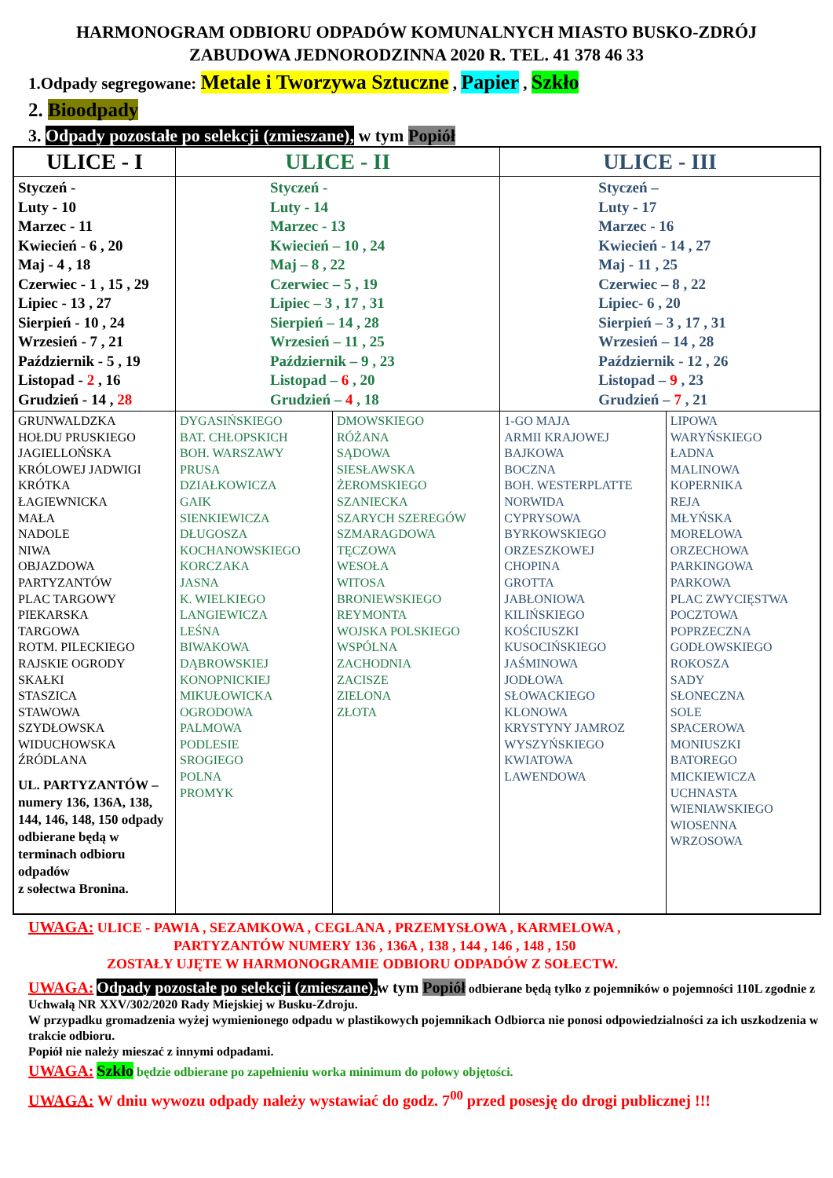HARMONOGRAM ODBIORU ODPADÓW KOMUNALNYCH MIASTO BUSKO-ZDRÓJ
ZABUDOWA JEDNORODZINNA 2020 R. TEL. 41 378 46 33
1.Odpady segregowane: Metale i Tworzywa Sztuczne , Papier , Szkło
2. Bioodpady
3. Odpady pozostałe po selekcji (zmieszane), w tym Popiół
| ULICE - I | ULICE - II | | ULICE - III | |
| --- | --- | --- | --- | --- |
| Styczeń - Luty - 10 Marzec - 11 Kwiecień - 6 , 20 Maj - 4 , 18 Czerwiec - 1 , 15 , 29 Lipiec - 13 , 27 Sierpień - 10 , 24 Wrzesień - 7 , 21 Październik - 5 , 19 Listopad - 2 , 16 Grudzień - 14 , 28 | Styczeń - Luty - 14 Marzec - 13 Kwiecień – 10 , 24 Maj – 8 , 22 Czerwiec – 5 , 19 Lipiec – 3 , 17 , 31 Sierpień – 14 , 28 Wrzesień – 11 , 25 Październik – 9 , 23 Listopad – 6 , 20 Grudzień – 4 , 18 | | Styczeń – Luty - 17 Marzec - 16 Kwiecień - 14 , 27 Maj - 11 , 25 Czerwiec – 8 , 22 Lipiec- 6 , 20 Sierpień – 3 , 17 , 31 Wrzesień – 14 , 28 Październik - 12 , 26 Listopad – 9 , 23 Grudzień – 7 , 21 | |
| GRUNWALDZKA HOŁDU PRUSKIEGO JAGIELLOŃSKA KRÓLOWEJ JADWIGI KRÓTKA ŁAGIEWNICKA MAŁA NADOLE NIWA OBJAZDOWA PARTYZANTÓW PLAC TARGOWY PIEKARSKA TARGOWA ROTM. PILECKIEGO RAJSKIE OGRODY SKAŁKI STASZICA STAWOWA SZYDŁOWSKA WIDUCHOWSKA ŹRÓDLANA UL. PARTYZANTÓW – numery 136, 136A, 138, 144, 146, 148, 150 odpady odbierane będą w terminach odbioru odpadów z sołectwa Bronina. | DYGASIŃSKIEGO BAT. CHŁOPSKICH BOH. WARSZAWY PRUSA DZIAŁKOWICZA GAIK SIENKIEWICZA DŁUGOSZA KOCHANOWSKIEGO KORCZAKA JASNA K. WIELKIEGO LANGIEWICZA LEŚNA BIWAKOWA DĄBROWSKIEJ KONOPNICKIEJ MIKUŁOWICKA OGRODOWA PALMOWA PODLESIE SROGIEGO POLNA PROMYK | DMOWSKIEGO RÓŻANA SĄDOWA SIESŁAWSKA ŻEROMSKIEGO SZANIECKA SZARYCH SZEREGÓW SZMARAGDOWA TĘCZOWA WESOŁA WITOSA BRONIEWSKIEGO REYMONTA WOJSKA POLSKIEGO WSPÓLNA ZACHODNIA ZACISZE ZIELONA ZŁOTA | 1-GO MAJA ARMII KRAJOWEJ BAJKOWA BOCZNA BOH. WESTERPLATTE NORWIDA CYPRYSOWA BYRKOWSKIEGO ORZESZKOWEJ CHOPINA GROTTA JABŁONIOWA KILIŃSKIEGO KOŚCIUSZKI KUSOCIŃSKIEGO JAŚMINOWA JODŁOWA SŁOWACKIEGO KLONOWA KRYSTYNY JAMROZ WYSZYŃSKIEGO KWIATOWA LAWENDOWA | LIPOWA WARYŃSKIEGO ŁADNA MALINOWA KOPERNIKA REJA MŁYŃSKA MORELOWA ORZECHOWA PARKINGOWA PARKOWA PLAC ZWYCIĘSTWA POCZTOWA POPRZECZNA GODŁOWSKIEGO ROKOSZA SADY SŁONECZNA SOLE SPACEROWA MONIUSZKI BATOREGO MICKIEWICZA UCHNASTA WIENIAWSKIEGO WIOSENNA WRZOSOWA |
UWAGA: ULICE - PAWIA , SEZAMKOWA , CEGLANA , PRZEMYSŁOWA , KARMELOWA ,
PARTYZANTÓW NUMERY 136 , 136A , 138 , 144 , 146 , 148 , 150
ZOSTAŁY UJĘTE W HARMONOGRAMIE ODBIORU ODPADÓW Z SOŁECTW.
UWAGA: Odpady pozostałe po selekcji (zmieszane), w tym Popiół odbierane będą tylko z pojemników o pojemności 110L zgodnie z Uchwałą NR XXV/302/2020 Rady Miejskiej w Busku-Zdroju.
W przypadku gromadzenia wyżej wymienionego odpadu w plastikowych pojemnikach Odbiorca nie ponosi odpowiedzialności za ich uszkodzenia w trakcie odbioru.
Popiół nie należy mieszać z innymi odpadami.
UWAGA: Szkło będzie odbierane po zapełnieniu worka minimum do połowy objętości.
UWAGA: W dniu wywozu odpady należy wystawiać do godz. 7<sup>00</sup> przed posesję do drogi publicznej !!!